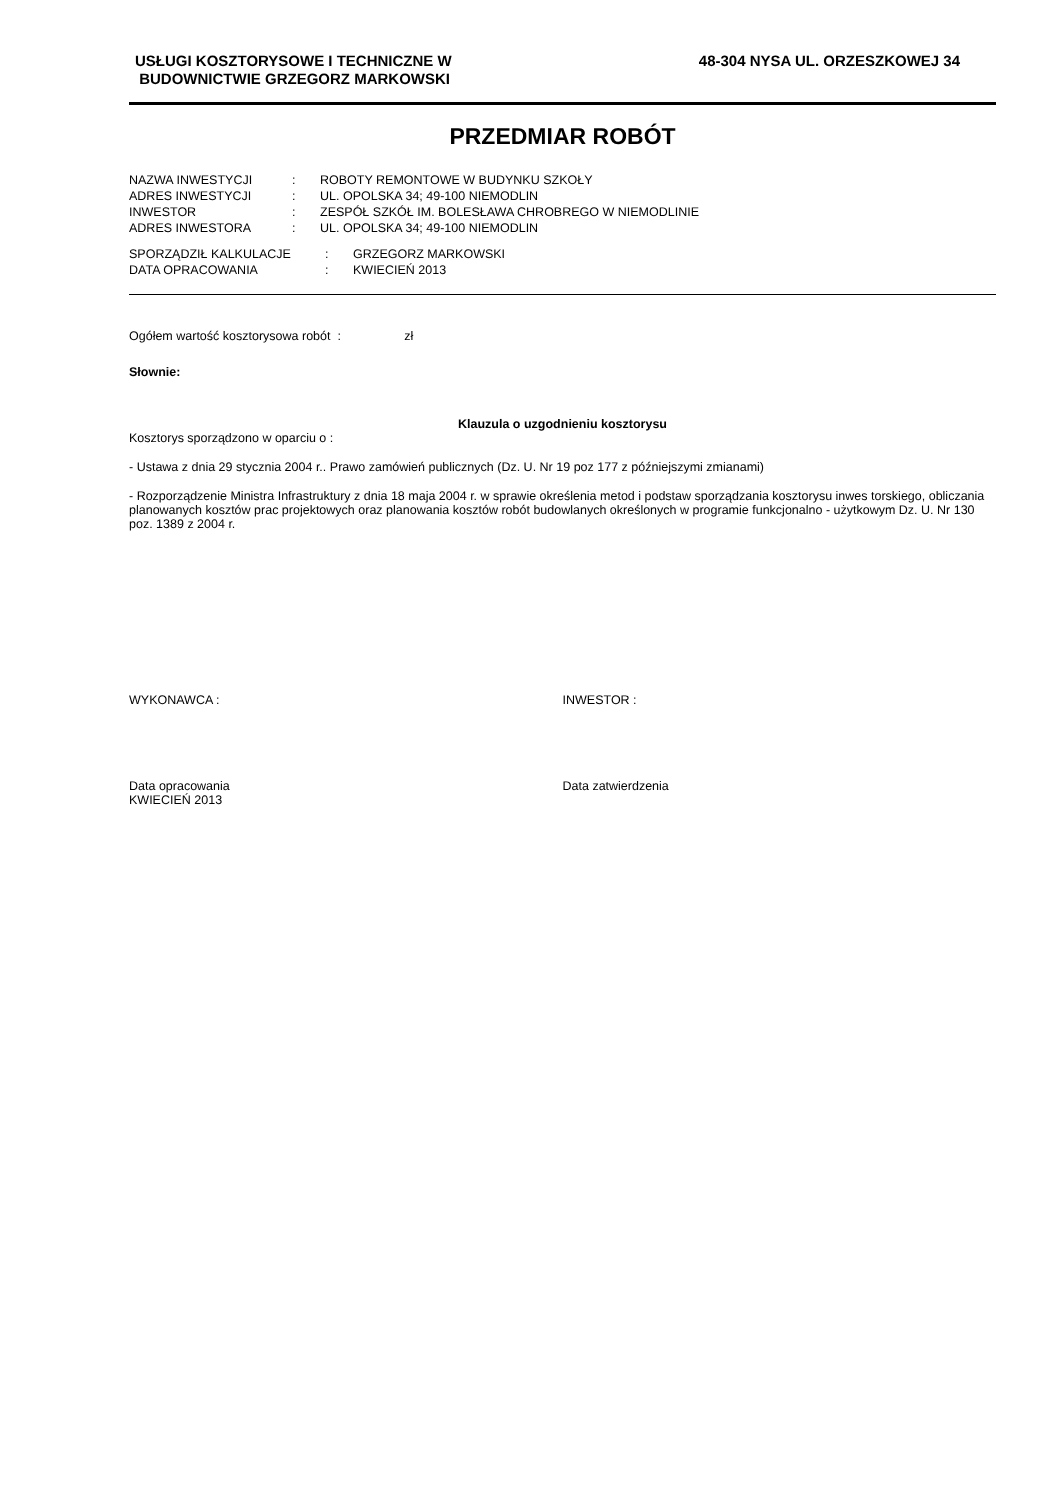USŁUGI KOSZTORYSOWE I TECHNICZNE W
BUDOWNICTWIE GRZEGORZ MARKOWSKI
48-304 NYSA UL. ORZESZKOWEJ 34
PRZEDMIAR ROBÓT
| NAZWA INWESTYCJI | : | ROBOTY REMONTOWE W BUDYNKU SZKOŁY |
| ADRES INWESTYCJI | : | UL. OPOLSKA 34; 49-100 NIEMODLIN |
| INWESTOR | : | ZESPÓŁ SZKÓŁ IM. BOLESŁAWA CHROBREGO W NIEMODLINIE |
| ADRES INWESTORA | : | UL. OPOLSKA 34; 49-100 NIEMODLIN |
| SPORZĄDZIŁ KALKULACJE | : | GRZEGORZ MARKOWSKI |
| DATA OPRACOWANIA | : | KWIECIEŃ 2013 |
Ogółem wartość kosztorysowa robót : zł
Słownie:
Klauzula o uzgodnieniu kosztorysu
Kosztorys sporządzono w oparciu o :
- Ustawa z dnia 29 stycznia 2004 r.. Prawo zamówień publicznych (Dz. U. Nr 19 poz 177 z późniejszymi zmianami)
- Rozporządzenie Ministra Infrastruktury z dnia 18 maja 2004 r. w sprawie określenia metod i podstaw sporządzania kosztorysu inwes torskiego, obliczania planowanych kosztów prac projektowych oraz planowania kosztów robót budowlanych określonych w programie funkcjonalno - użytkowym Dz. U. Nr 130 poz. 1389 z 2004 r.
WYKONAWCA : INWESTOR :
Data opracowania
KWIECIEŃ 2013
Data zatwierdzenia